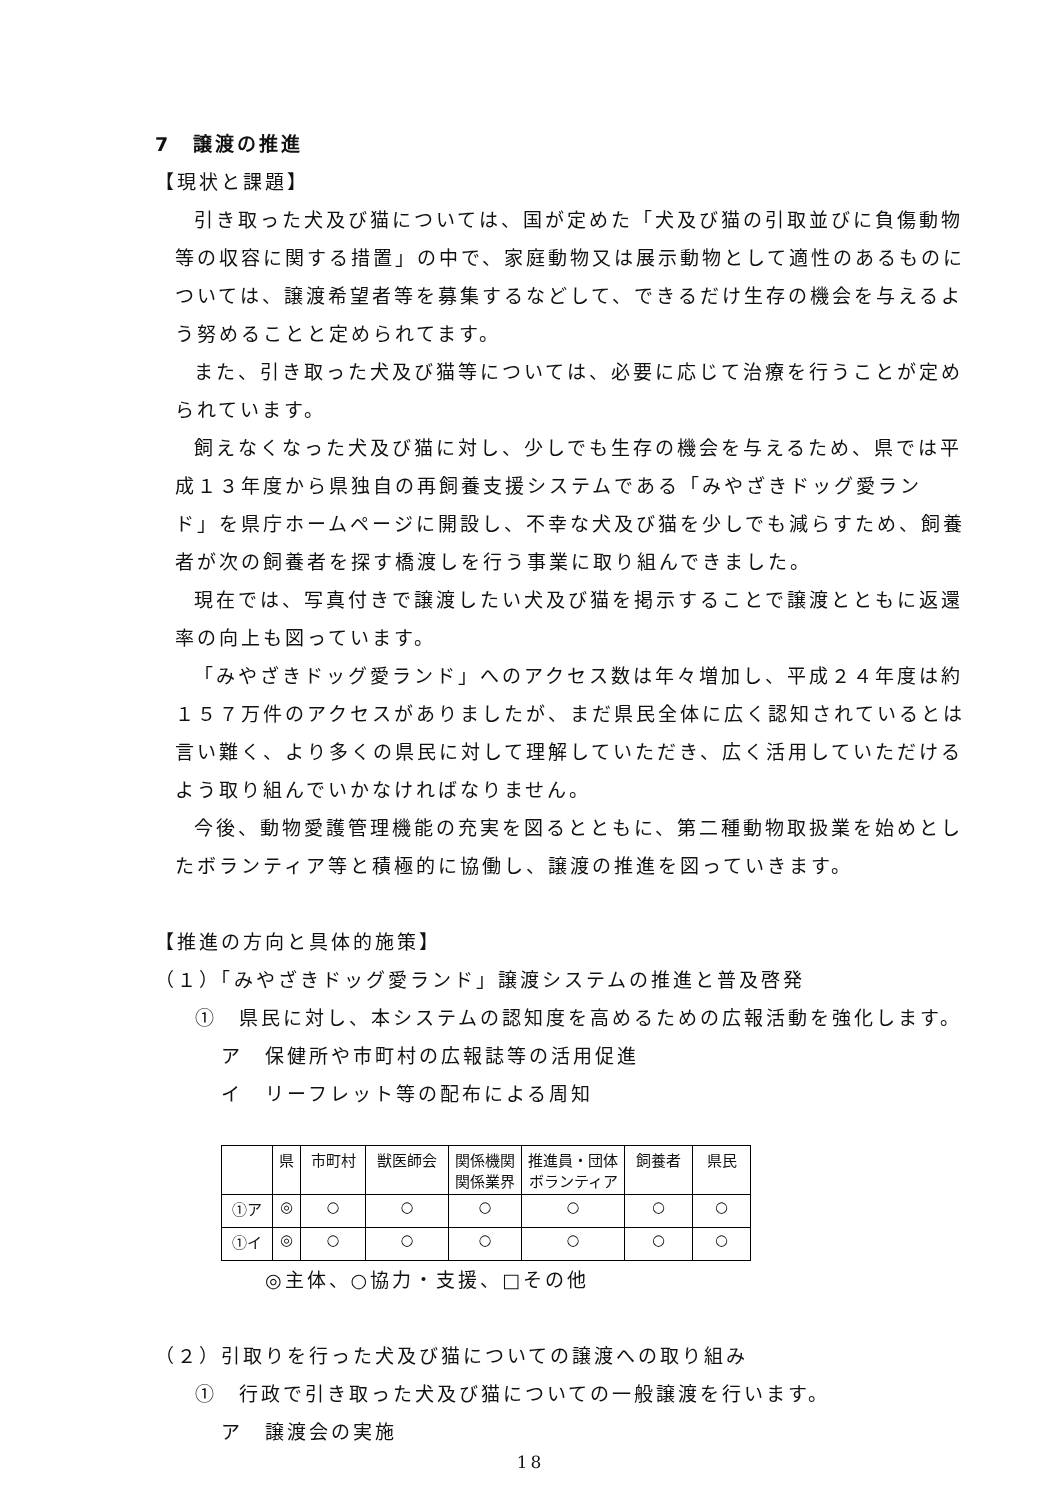7　譲渡の推進
【現状と課題】
引き取った犬及び猫については、国が定めた「犬及び猫の引取並びに負傷動物等の収容に関する措置」の中で、家庭動物又は展示動物として適性のあるものについては、譲渡希望者等を募集するなどして、できるだけ生存の機会を与えるよう努めることと定められてます。
また、引き取った犬及び猫等については、必要に応じて治療を行うことが定められています。
飼えなくなった犬及び猫に対し、少しでも生存の機会を与えるため、県では平成１３年度から県独自の再飼養支援システムである「みやざきドッグ愛ランド」を県庁ホームページに開設し、不幸な犬及び猫を少しでも減らすため、飼養者が次の飼養者を探す橋渡しを行う事業に取り組んできました。
現在では、写真付きで譲渡したい犬及び猫を掲示することで譲渡とともに返還率の向上も図っています。
「みやざきドッグ愛ランド」へのアクセス数は年々増加し、平成２４年度は約１５７万件のアクセスがありましたが、まだ県民全体に広く認知されているとは言い難く、より多くの県民に対して理解していただき、広く活用していただけるよう取り組んでいかなければなりません。
今後、動物愛護管理機能の充実を図るとともに、第二種動物取扱業を始めとしたボランティア等と積極的に協働し、譲渡の推進を図っていきます。
【推進の方向と具体的施策】
（１）「みやざきドッグ愛ランド」譲渡システムの推進と普及啓発
①　県民に対し、本システムの認知度を高めるための広報活動を強化します。
ア　保健所や市町村の広報誌等の活用促進
イ　リーフレット等の配布による周知
| | 県 | 市町村 | 獣医師会 | 関係機関 関係業界 | 推進員・団体 ボランティア | 飼養者 | 県民 |
| ①ア | ◎ | ○ | ○ | ○ | ○ | ○ | ○ |
| ①イ | ◎ | ○ | ○ | ○ | ○ | ○ | ○ |
◎主体、○協力・支援、□その他
（２）引取りを行った犬及び猫についての譲渡への取り組み
①　行政で引き取った犬及び猫についての一般譲渡を行います。
ア　譲渡会の実施
18